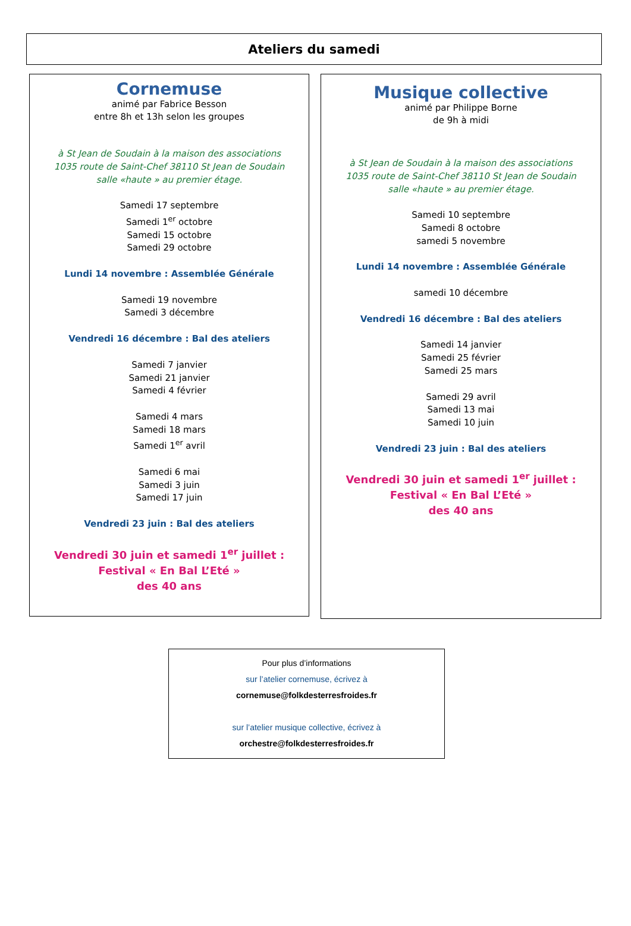Ateliers du samedi
Cornemuse
animé par Fabrice Besson
entre 8h et 13h selon les groupes
à St Jean de Soudain à la maison des associations
1035 route de Saint-Chef 38110 St Jean de Soudain
salle «haute » au premier étage.
Samedi 17 septembre
Samedi 1<sup>er</sup> octobre
Samedi 15 octobre
Samedi 29 octobre
Lundi 14 novembre : Assemblée Générale
Samedi 19 novembre
Samedi 3 décembre
Vendredi 16 décembre : Bal des ateliers
Samedi 7 janvier
Samedi 21 janvier
Samedi 4 février
Samedi 4 mars
Samedi 18 mars
Samedi 1<sup>er</sup> avril
Samedi 6 mai
Samedi 3 juin
Samedi 17 juin
Vendredi 23 juin : Bal des ateliers
Vendredi 30 juin et samedi 1<sup>er</sup> juillet :
Festival « En Bal L’Eté »
des 40 ans
Musique collective
animé par Philippe Borne
de 9h à midi
à St Jean de Soudain à la maison des associations
1035 route de Saint-Chef 38110 St Jean de Soudain
salle «haute » au premier étage.
Samedi 10 septembre
Samedi 8 octobre
samedi 5 novembre
Lundi 14 novembre : Assemblée Générale
samedi 10 décembre
Vendredi 16 décembre : Bal des ateliers
Samedi 14 janvier
Samedi 25 février
Samedi 25 mars
Samedi 29 avril
Samedi 13 mai
Samedi 10 juin
Vendredi 23 juin : Bal des ateliers
Vendredi 30 juin et samedi 1<sup>er</sup> juillet :
Festival « En Bal L’Eté »
des 40 ans
Pour plus d’informations
sur l’atelier cornemuse, écrivez à
cornemuse@folkdesterresfroides.fr
sur l’atelier musique collective, écrivez à
orchestre@folkdesterresfroides.fr